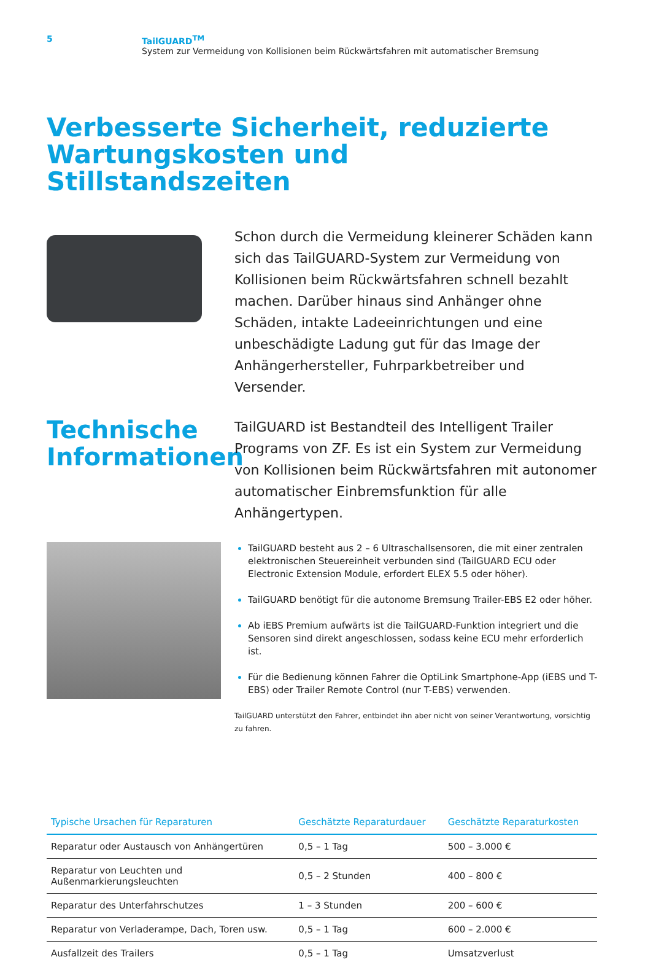5 TailGUARD<sup>TM</sup>
System zur Vermeidung von Kollisionen beim Rückwärtsfahren mit automatischer Bremsung
Verbesserte Sicherheit, reduzierte
Wartungskosten und Stillstandszeiten
Schon durch die Vermeidung kleinerer Schäden kann sich das TailGUARD-System zur Vermeidung von Kollisionen beim Rückwärtsfahren schnell bezahlt machen. Darüber hinaus sind Anhänger ohne Schäden, intakte Ladeeinrichtungen und eine unbeschädigte Ladung gut für das Image der Anhängerhersteller, Fuhrparkbetreiber und Versender.
Technische Informationen
TailGUARD ist Bestandteil des Intelligent Trailer Programs von ZF. Es ist ein System zur Vermeidung von Kollisionen beim Rückwärtsfahren mit autonomer automatischer Einbremsfunktion für alle Anhängertypen.
TailGUARD besteht aus 2 – 6 Ultraschallsensoren, die mit einer zentralen elektronischen Steuereinheit verbunden sind (TailGUARD ECU oder Electronic Extension Module, erfordert ELEX 5.5 oder höher).
TailGUARD benötigt für die autonome Bremsung Trailer-EBS E2 oder höher.
Ab iEBS Premium aufwärts ist die TailGUARD-Funktion integriert und die Sensoren sind direkt angeschlossen, sodass keine ECU mehr erforderlich ist.
Für die Bedienung können Fahrer die OptiLink Smartphone-App (iEBS und T-EBS) oder Trailer Remote Control (nur T-EBS) verwenden.
TailGUARD unterstützt den Fahrer, entbindet ihn aber nicht von seiner Verantwortung, vorsichtig zu fahren.
| Typische Ursachen für Reparaturen | Geschätzte Reparaturdauer | Geschätzte Reparaturkosten |
| --- | --- | --- |
| Reparatur oder Austausch von Anhängertüren | 0,5 – 1 Tag | 500 – 3.000 € |
| Reparatur von Leuchten und Außenmarkierungsleuchten | 0,5 – 2 Stunden | 400 – 800 € |
| Reparatur des Unterfahrschutzes | 1 – 3 Stunden | 200 – 600 € |
| Reparatur von Verladerampe, Dach, Toren usw. | 0,5 – 1 Tag | 600 – 2.000 € |
| Ausfallzeit des Trailers | 0,5 – 1 Tag | Umsatzverlust |